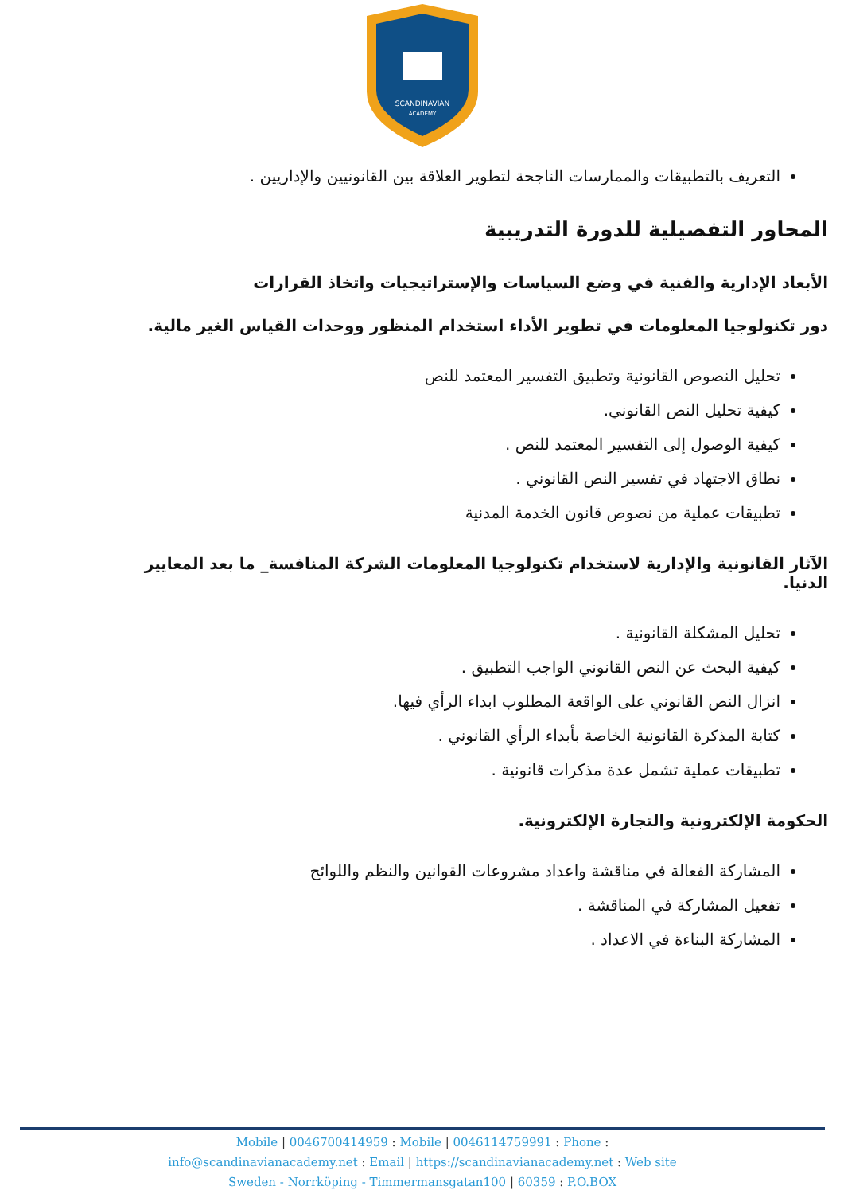SCANDINAVIAN
ACADEMY
التعريف بالتطبيقات والممارسات الناجحة لتطوير العلاقة بين القانونيين والإداريين .
المحاور التفصيلية للدورة التدريبية
الأبعاد الإدارية والفنية في وضع السياسات والإستراتيجيات واتخاذ القرارات
دور تكنولوجيا المعلومات في تطوير الأداء استخدام المنظور ووحدات القياس الغير مالية.
تحليل النصوص القانونية وتطبيق التفسير المعتمد للنص
كيفية تحليل النص القانوني.
كيفية الوصول إلى التفسير المعتمد للنص .
نطاق الاجتهاد في تفسير النص القانوني .
تطبيقات عملية من نصوص قانون الخدمة المدنية
الآثار القانونية والإدارية لاستخدام تكنولوجيا المعلومات الشركة المنافسة_ ما بعد المعايير الدنيا.
تحليل المشكلة القانونية .
كيفية البحث عن النص القانوني الواجب التطبيق .
انزال النص القانوني على الواقعة المطلوب ابداء الرأي فيها.
كتابة المذكرة القانونية الخاصة بأبداء الرأي القانوني .
تطبيقات عملية تشمل عدة مذكرات قانونية .
الحكومة الإلكترونية والتجارة الإلكترونية.
المشاركة الفعالة في مناقشة واعداد مشروعات القوانين والنظم واللوائح
تفعيل المشاركة في المناقشة .
المشاركة البناءة في الاعداد .
Mobile | 0046700414959 : Mobile | 0046114759991 : Phone :
info@scandinavianacademy.net : Email | https://scandinavianacademy.net : Web site
Sweden - Norrköping - Timmermansgatan100 | 60359 : P.O.BOX